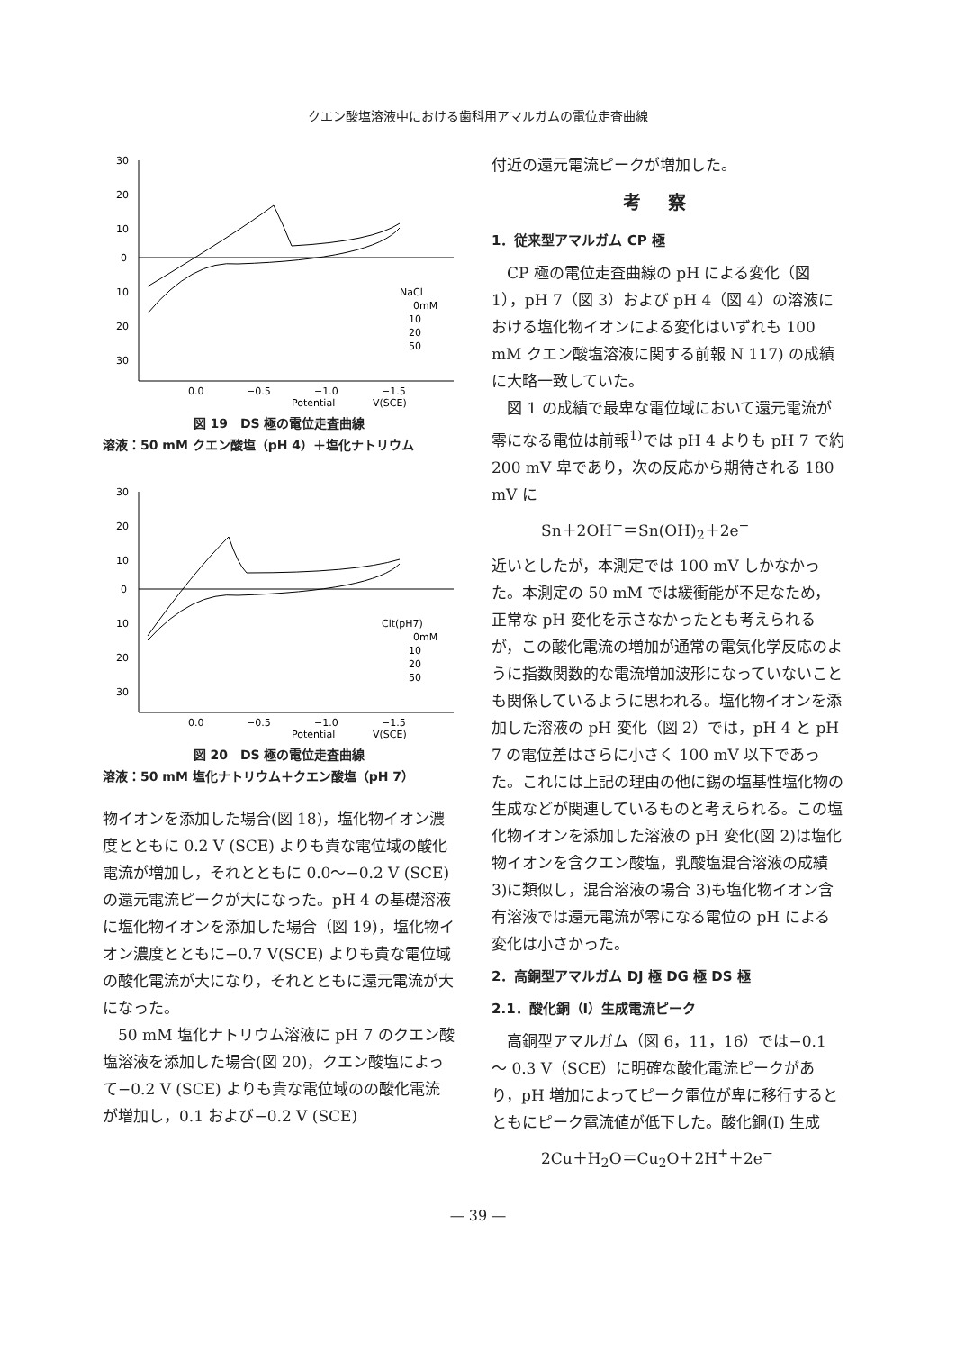クエン酸塩溶液中における歯科用アマルガムの電位走査曲線
30
20
10
0
10
20
30
0.0
−0.5
−1.0
−1.5
Potential
V(SCE)
NaCl
0mM
10
20
50
図 19　DS 極の電位走査曲線
溶液：50 mM クエン酸塩（pH 4）＋塩化ナトリウム
30
20
10
0
10
20
30
0.0
−0.5
−1.0
−1.5
Potential
V(SCE)
Cit(pH7)
0mM
10
20
50
図 20　DS 極の電位走査曲線
溶液：50 mM 塩化ナトリウム＋クエン酸塩（pH 7）
物イオンを添加した場合(図 18)，塩化物イオン濃度とともに 0.2 V (SCE) よりも貴な電位域の酸化電流が増加し，それとともに 0.0～−0.2 V (SCE)の還元電流ピークが大になった。pH 4 の基礎溶液に塩化物イオンを添加した場合（図 19)，塩化物イオン濃度とともに−0.7 V(SCE) よりも貴な電位域の酸化電流が大になり，それとともに還元電流が大になった。
50 mM 塩化ナトリウム溶液に pH 7 のクエン酸塩溶液を添加した場合(図 20)，クエン酸塩によって−0.2 V (SCE) よりも貴な電位域のの酸化電流が増加し，0.1 および−0.2 V (SCE)
付近の還元電流ピークが増加した。
考察
1．従来型アマルガム CP 極
CP 極の電位走査曲線の pH による変化（図 1），pH 7（図 3）および pH 4（図 4）の溶液における塩化物イオンによる変化はいずれも 100 mM クエン酸塩溶液に関する前報 N 117) の成績に大略一致していた。
図 1 の成績で最卑な電位域において還元電流が零になる電位は前報<sup>1)</sup>では pH 4 よりも pH 7 で約 200 mV 卑であり，次の反応から期待される 180 mV に
Sn＋2OH<sup>−</sup>＝Sn(OH)<sub>2</sub>＋2e<sup>−</sup>
近いとしたが，本測定では 100 mV しかなかった。本測定の 50 mM では緩衝能が不足なため，正常な pH 変化を示さなかったとも考えられるが，この酸化電流の増加が通常の電気化学反応のように指数関数的な電流増加波形になっていないことも関係しているように思われる。塩化物イオンを添加した溶液の pH 変化（図 2）では，pH 4 と pH 7 の電位差はさらに小さく 100 mV 以下であった。これには上記の理由の他に錫の塩基性塩化物の生成などが関連しているものと考えられる。この塩化物イオンを添加した溶液の pH 変化(図 2)は塩化物イオンを含クエン酸塩，乳酸塩混合溶液の成績 3)に類似し，混合溶液の場合 3)も塩化物イオン含有溶液では還元電流が零になる電位の pH による変化は小さかった。
2．高銅型アマルガム DJ 極 DG 極 DS 極
2.1．酸化銅（I）生成電流ピーク
高銅型アマルガム（図 6，11，16）では−0.1 ～ 0.3 V（SCE）に明確な酸化電流ピークがあり，pH 増加によってピーク電位が卑に移行するとともにピーク電流値が低下した。酸化銅(I) 生成
2Cu＋H<sub>2</sub>O＝Cu<sub>2</sub>O＋2H<sup>+</sup>＋2e<sup>−</sup>
— 39 —